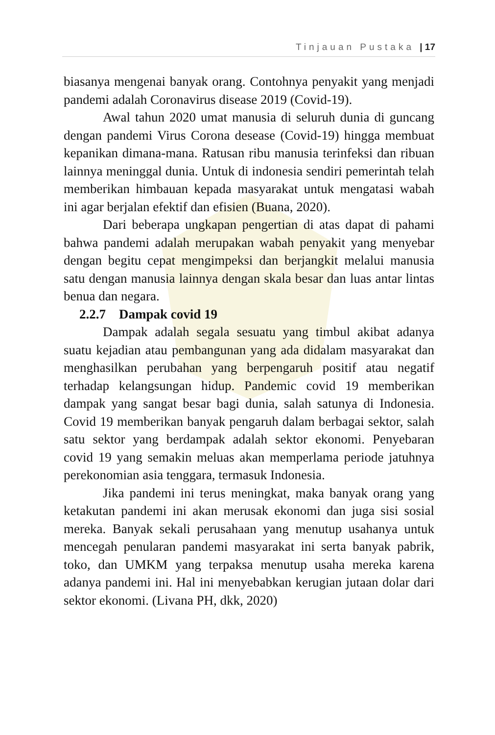Tinjauan Pustaka | 17
biasanya mengenai banyak orang. Contohnya penyakit yang menjadi pandemi adalah Coronavirus disease 2019 (Covid-19).
Awal tahun 2020 umat manusia di seluruh dunia di guncang dengan pandemi Virus Corona desease (Covid-19) hingga membuat kepanikan dimana-mana. Ratusan ribu manusia terinfeksi dan ribuan lainnya meninggal dunia. Untuk di indonesia sendiri pemerintah telah memberikan himbauan kepada masyarakat untuk mengatasi wabah ini agar berjalan efektif dan efisien (Buana, 2020).
Dari beberapa ungkapan pengertian di atas dapat di pahami bahwa pandemi adalah merupakan wabah penyakit yang menyebar dengan begitu cepat mengimpeksi dan berjangkit melalui manusia satu dengan manusia lainnya dengan skala besar dan luas antar lintas benua dan negara.
2.2.7 Dampak covid 19
Dampak adalah segala sesuatu yang timbul akibat adanya suatu kejadian atau pembangunan yang ada didalam masyarakat dan menghasilkan perubahan yang berpengaruh positif atau negatif terhadap kelangsungan hidup. Pandemic covid 19 memberikan dampak yang sangat besar bagi dunia, salah satunya di Indonesia. Covid 19 memberikan banyak pengaruh dalam berbagai sektor, salah satu sektor yang berdampak adalah sektor ekonomi. Penyebaran covid 19 yang semakin meluas akan memperlama periode jatuhnya perekonomian asia tenggara, termasuk Indonesia.
Jika pandemi ini terus meningkat, maka banyak orang yang ketakutan pandemi ini akan merusak ekonomi dan juga sisi sosial mereka. Banyak sekali perusahaan yang menutup usahanya untuk mencegah penularan pandemi masyarakat ini serta banyak pabrik, toko, dan UMKM yang terpaksa menutup usaha mereka karena adanya pandemi ini. Hal ini menyebabkan kerugian jutaan dolar dari sektor ekonomi. (Livana PH, dkk, 2020)